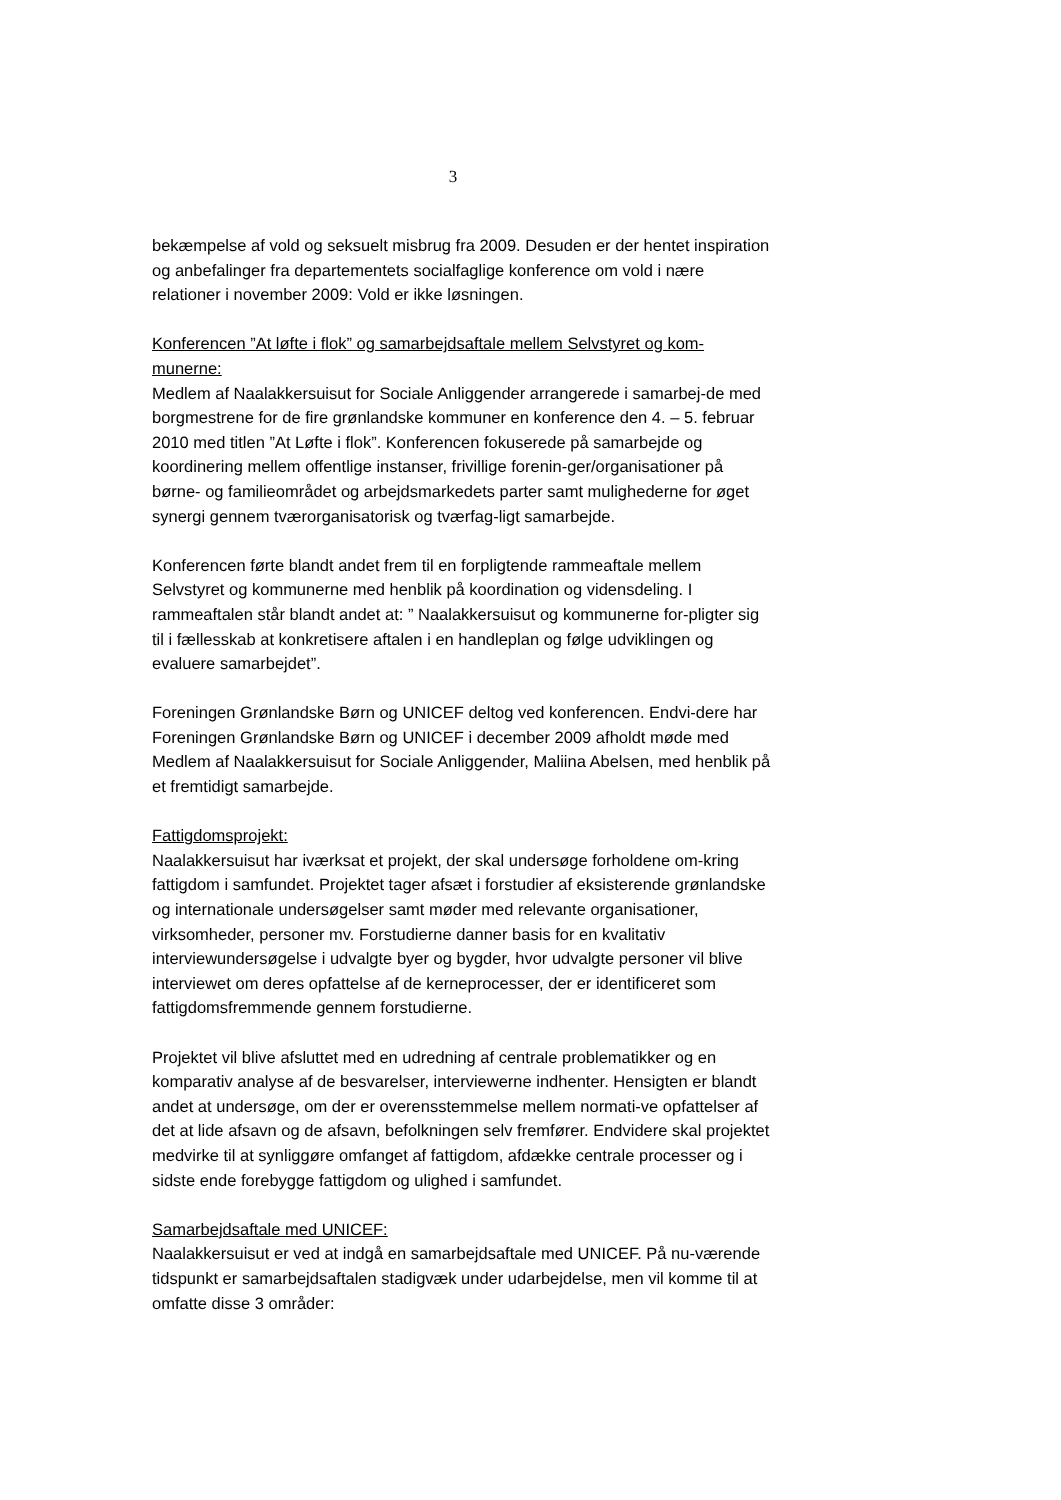3
bekæmpelse af vold og seksuelt misbrug fra 2009. Desuden er der hentet inspiration og anbefalinger fra departementets socialfaglige konference om vold i nære relationer i november 2009: Vold er ikke løsningen.
Konferencen ”At løfte i flok” og samarbejdsaftale mellem Selvstyret og kom-munerne:
Medlem af Naalakkersuisut for Sociale Anliggender arrangerede i samarbej-de med borgmestrene for de fire grønlandske kommuner en konference den 4. – 5. februar 2010 med titlen ”At Løfte i flok”. Konferencen fokuserede på samarbejde og koordinering mellem offentlige instanser, frivillige forenin-ger/organisationer på børne- og familieområdet og arbejdsmarkedets parter samt mulighederne for øget synergi gennem tværorganisatorisk og tværfag-ligt samarbejde.
Konferencen førte blandt andet frem til en forpligtende rammeaftale mellem Selvstyret og kommunerne med henblik på koordination og vidensdeling. I rammeaftalen står blandt andet at: ” Naalakkersuisut og kommunerne for-pligter sig til i fællesskab at konkretisere aftalen i en handleplan og følge udviklingen og evaluere samarbejdet”.
Foreningen Grønlandske Børn og UNICEF deltog ved konferencen. Endvi-dere har Foreningen Grønlandske Børn og UNICEF i december 2009 afholdt møde med Medlem af Naalakkersuisut for Sociale Anliggender, Maliina Abelsen, med henblik på et fremtidigt samarbejde.
Fattigdomsprojekt:
Naalakkersuisut har iværksat et projekt, der skal undersøge forholdene om-kring fattigdom i samfundet. Projektet tager afsæt i forstudier af eksisterende grønlandske og internationale undersøgelser samt møder med relevante organisationer, virksomheder, personer mv. Forstudierne danner basis for en kvalitativ interviewundersøgelse i udvalgte byer og bygder, hvor udvalgte personer vil blive interviewet om deres opfattelse af de kerneprocesser, der er identificeret som fattigdomsfremmende gennem forstudierne.
Projektet vil blive afsluttet med en udredning af centrale problematikker og en komparativ analyse af de besvarelser, interviewerne indhenter. Hensigten er blandt andet at undersøge, om der er overensstemmelse mellem normati-ve opfattelser af det at lide afsavn og de afsavn, befolkningen selv fremfører. Endvidere skal projektet medvirke til at synliggøre omfanget af fattigdom, afdække centrale processer og i sidste ende forebygge fattigdom og ulighed i samfundet.
Samarbejdsaftale med UNICEF:
Naalakkersuisut er ved at indgå en samarbejdsaftale med UNICEF. På nu-værende tidspunkt er samarbejdsaftalen stadigvæk under udarbejdelse, men vil komme til at omfatte disse 3 områder: